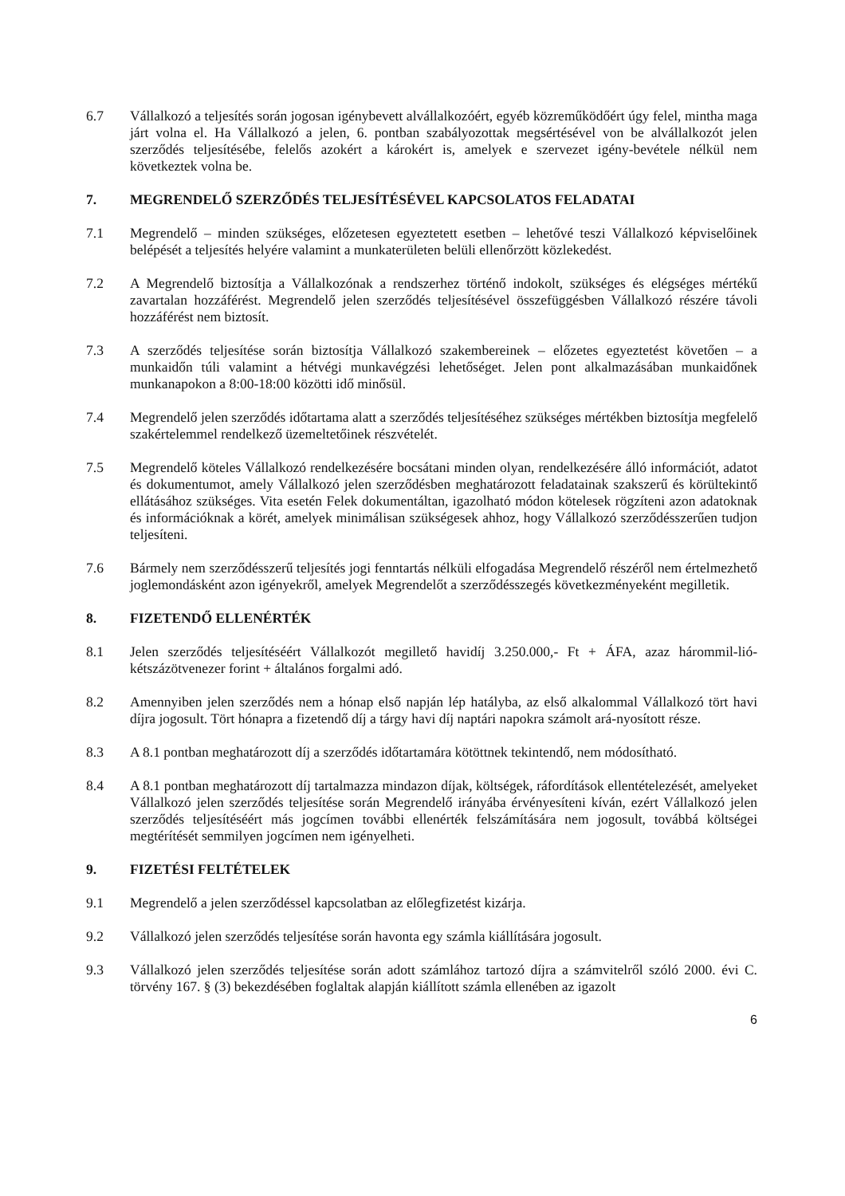6.7 Vállalkozó a teljesítés során jogosan igénybevett alvállalkozóért, egyéb közreműködőért úgy felel, mintha maga járt volna el. Ha Vállalkozó a jelen, 6. pontban szabályozottak megsértésével von be alvállalkozót jelen szerződés teljesítésébe, felelős azokért a károkért is, amelyek e szervezet igény-bevétele nélkül nem következtek volna be.
7. MEGRENDELŐ SZERZŐDÉS TELJESÍTÉSÉVEL KAPCSOLATOS FELADATAI
7.1 Megrendelő – minden szükséges, előzetesen egyeztetett esetben – lehetővé teszi Vállalkozó képviselőinek belépését a teljesítés helyére valamint a munkaterületen belüli ellenőrzött közlekedést.
7.2 A Megrendelő biztosítja a Vállalkozónak a rendszerhez történő indokolt, szükséges és elégséges mértékű zavartalan hozzáférést. Megrendelő jelen szerződés teljesítésével összefüggésben Vállalkozó részére távoli hozzáférést nem biztosít.
7.3 A szerződés teljesítése során biztosítja Vállalkozó szakembereinek – előzetes egyeztetést követően – a munkaidőn túli valamint a hétvégi munkavégzési lehetőséget. Jelen pont alkalmazásában munkaidőnek munkanapokon a 8:00-18:00 közötti idő minősül.
7.4 Megrendelő jelen szerződés időtartama alatt a szerződés teljesítéséhez szükséges mértékben biztosítja megfelelő szakértelemmel rendelkező üzemeltetőinek részvételét.
7.5 Megrendelő köteles Vállalkozó rendelkezésére bocsátani minden olyan, rendelkezésére álló információt, adatot és dokumentumot, amely Vállalkozó jelen szerződésben meghatározott feladatainak szakszerű és körültekintő ellátásához szükséges. Vita esetén Felek dokumentáltan, igazolható módon kötelesek rögzíteni azon adatoknak és információknak a körét, amelyek minimálisan szükségesek ahhoz, hogy Vállalkozó szerződésszerűen tudjon teljesíteni.
7.6 Bármely nem szerződésszerű teljesítés jogi fenntartás nélküli elfogadása Megrendelő részéről nem értelmezhető joglemondásként azon igényekről, amelyek Megrendelőt a szerződésszegés következményeként megilletik.
8. FIZETENDŐ ELLENÉRTÉK
8.1 Jelen szerződés teljesítéséért Vállalkozót megillető havidíj 3.250.000,- Ft + ÁFA, azaz hárommil-lió-kétszázötvenezer forint + általános forgalmi adó.
8.2 Amennyiben jelen szerződés nem a hónap első napján lép hatályba, az első alkalommal Vállalkozó tört havi díjra jogosult. Tört hónapra a fizetendő díj a tárgy havi díj naptári napokra számolt ará-nyosított része.
8.3 A 8.1 pontban meghatározott díj a szerződés időtartamára kötöttnek tekintendő, nem módosítható.
8.4 A 8.1 pontban meghatározott díj tartalmazza mindazon díjak, költségek, ráfordítások ellentételezését, amelyeket Vállalkozó jelen szerződés teljesítése során Megrendelő irányába érvényesíteni kíván, ezért Vállalkozó jelen szerződés teljesítéséért más jogcímen további ellenérték felszámítására nem jogosult, továbbá költségei megtérítését semmilyen jogcímen nem igényelheti.
9. FIZETÉSI FELTÉTELEK
9.1 Megrendelő a jelen szerződéssel kapcsolatban az előlegfizetést kizárja.
9.2 Vállalkozó jelen szerződés teljesítése során havonta egy számla kiállítására jogosult.
9.3 Vállalkozó jelen szerződés teljesítése során adott számlához tartozó díjra a számvitelről szóló 2000. évi C. törvény 167. § (3) bekezdésében foglaltak alapján kiállított számla ellenében az igazolt
6